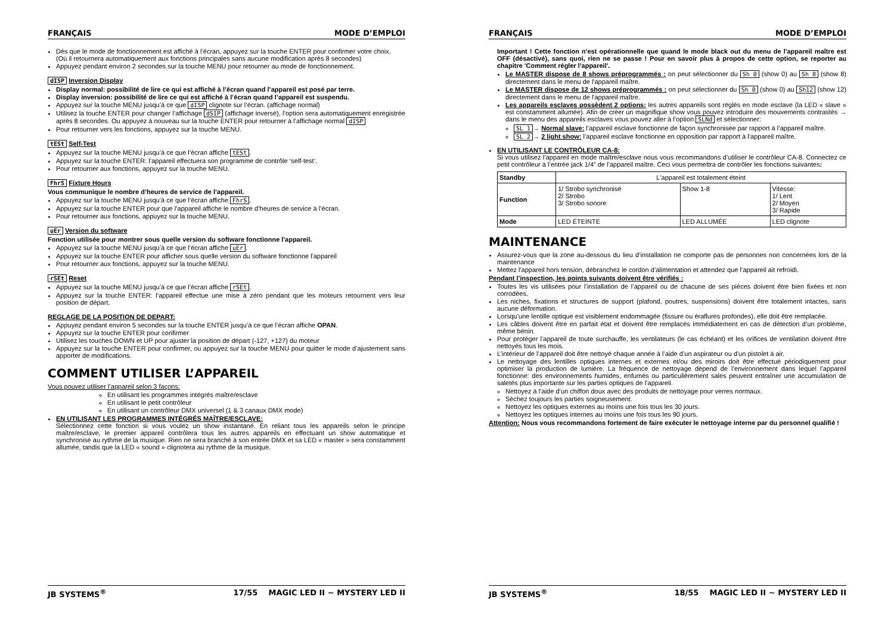FRANÇAIS MODE D’EMPLOI
Dès que le mode de fonctionnement est affiché à l’écran, appuyez sur la touche ENTER pour confirmer votre choix.
(Où il retournera automatiquement aux fonctions principales sans aucune modification après 8 secondes)
Appuyez pendant environ 2 secondes sur la touche MENU pour retourner au mode de fonctionnement.
dISP Inversion Display
Display normal: possibilité de lire ce qui est affiché à l’écran quand l’appareil est posé par terre.
Display inversion: possibilité de lire ce qui est affiché à l’écran quand l’appareil est suspendu.
Appuyez sur la touche MENU jusqu’à ce que dISP clignote sur l’écran. (affichage normal)
Utilisez la touche ENTER pour changer l’affichage dSIP (affichage inversé), l’option sera automatiquement enregistrée après 8 secondes. Ou appuyez à nouveau sur la touche ENTER pour retourner à l’affichage normal dISP
Pour retourner vers les fonctions, appuyez sur la touche MENU.
tESt Self-Test
Appuyez sur la touche MENU jusqu’à ce que l’écran affiche tESt.
Appuyez sur la touche ENTER: l’appareil effectuera son programme de contrôle ‘self-test’.
Pour retourner aux fonctions, appuyez sur la touche MENU.
FhrS Fixture Hours
Vous communique le nombre d’heures de service de l’appareil.
Appuyez sur la touche MENU jusqu’à ce que l’écran affiche FhrS.
Appuyez sur la touche ENTER pour que l’appareil affiche le nombre d’heures de service à l’écran.
Pour retourner aux fonctions, appuyez sur la touche MENU.
uEr Version du software
Fonction utilisée pour montrer sous quelle version du software fonctionne l'appareil.
Appuyez sur la touche MENU jusqu’à ce que l’écran affiche uEr.
Appuyez sur la touche ENTER pour afficher sous quelle version du software fonctionne l'appareil
Pour retourner aux fonctions, appuyez sur la touche MENU.
rSEt Reset
Appuyez sur la touche MENU jusqu’à ce que l’écran affiche rSEt.
Appuyez sur la touche ENTER: l’appareil effectue une mise à zéro pendant que les moteurs retournent vers leur position de départ.
REGLAGE DE LA POSITION DE DEPART:
Appuyez pendant environ 5 secondes sur la touche ENTER jusqu’à ce que l’écran affiche OPAN.
Appuyez sur la touche ENTER pour confirmer
Utilisez les touches DOWN et UP pour ajuster la position de départ (-127, +127) du moteur
Appuyez sur la touche ENTER pour confirmer, ou appuyez sur la touche MENU pour quitter le mode d’ajustement sans apporter de modifications.
COMMENT UTILISER L’APPAREIL
Vous pouvez utiliser l’appareil selon 3 façons:
En utilisant les programmes intégrés maître/esclave
En utilisant le petit contrôleur
En utilisant un contrôleur DMX universel (1 & 3 canaux DMX mode)
EN UTILISANT LES PROGRAMMES INTÉGRÉS MAÎTRE/ESCLAVE:
Sélectionnez cette fonction si vous voulez un show instantané. En reliant tous les appareils selon le principe maître/esclave, le premier appareil contrôlera tous les autres appareils en effectuant un show automatique et synchronisé au rythme de la musique. Rien ne sera branché à son entrée DMX et sa LED « master » sera constamment allumée, tandis que la LED « sound » clignotera au rythme de la musique.
JB SYSTEMS<sup>®</sup> 17/55 MAGIC LED II ~ MYSTERY LED II
FRANÇAIS MODE D’EMPLOI
Important ! Cette fonction n'est opérationnelle que quand le mode black out du menu de l'appareil maître est OFF (désactivé), sans quoi, rien ne se passe ! Pour en savoir plus à propos de cette option, se reporter au chapitre 'Comment régler l'appareil'.
Le MASTER dispose de 8 shows préprogrammés : on peut sélectionner du Sh 0 (show 0) au Sh 8 (show 8) directement dans le menu de l'appareil maître.
Le MASTER dispose de 12 shows préprogrammés : on peut sélectionner du Sh 0 (show 0) au Sh12 (show 12) directement dans le menu de l'appareil maître.
Les appareils esclaves possèdent 2 options: les autres appareils sont réglés en mode esclave (la LED « slave » est constamment allumée). Afin de créer un magnifique show vous pouvez introduire des mouvements contrastés → dans le menu des appareils esclaves vous pouvez aller à l’option SLNd et sélectionner:
SL 1 → Normal slave: l’appareil esclave fonctionne de façon synchronisée par rapport à l’appareil maître.
SL 2 → 2 light show: l’appareil esclave fonctionne en opposition par rapport à l’appareil maître.
EN UTILISANT LE CONTRÔLEUR CA-8:
Si vous utilisez l’appareil en mode maître/esclave nous vous recommandons d’utiliser le contrôleur CA-8. Connectez ce petit contrôleur à l’entrée jack 1/4” de l’appareil maître. Ceci vous permettra de contrôler les fonctions suivantes:
| Standby | L'appareil est totalement éteint | | |
| Function | 1/ Strobo synchronisé 2/ Strobo 3/ Strobo sonore | Show 1-8 | Vitesse: 1/ Lent 2/ Moyen 3/ Rapide |
| Mode | LED ÉTEINTE | LED ALLUMÉE | LED clignote |
MAINTENANCE
Assurez-vous que la zone au-dessous du lieu d’installation ne comporte pas de personnes non concernées lors de la maintenance
Mettez l'appareil hors tension, débranchez le cordon d’alimentation et attendez que l’appareil ait refroidi.
Pendant l’inspection, les points suivants doivent être vérifiés :
Toutes les vis utilisées pour l’installation de l’appareil ou de chacune de ses pièces doivent être bien fixées et non corrodées.
Les niches, fixations et structures de support (plafond, poutres, suspensions) doivent être totalement intactes, sans aucune déformation.
Lorsqu’une lentille optique est visiblement endommagée (fissure ou éraflures profondes), elle doit être remplacée.
Les câbles doivent être en parfait état et doivent être remplacés immédiatement en cas de détection d’un problème, même bénin.
Pour protéger l’appareil de toute surchauffe, les ventilateurs (le cas échéant) et les orifices de ventilation doivent être nettoyés tous les mois.
L’intérieur de l’appareil doit être nettoyé chaque année à l’aide d’un aspirateur ou d'un pistolet à air.
Le nettoyage des lentilles optiques internes et externes et/ou des miroirs doit être effectué périodiquement pour optimiser la production de lumière. La fréquence de nettoyage dépend de l’environnement dans lequel l’appareil fonctionne: des environnements humides, enfumés ou particulièrement sales peuvent entraîner une accumulation de saletés plus importante sur les parties optiques de l’appareil.
Nettoyez à l’aide d’un chiffon doux avec des produits de nettoyage pour verres normaux.
Séchez toujours les parties soigneusement.
Nettoyez les optiques externes au moins une fois tous les 30 jours.
Nettoyez les optiques internes au moins une fois tous les 90 jours.
Attention: Nous vous recommandons fortement de faire exécuter le nettoyage interne par du personnel qualifié !
JB SYSTEMS<sup>®</sup> 18/55 MAGIC LED II ~ MYSTERY LED II